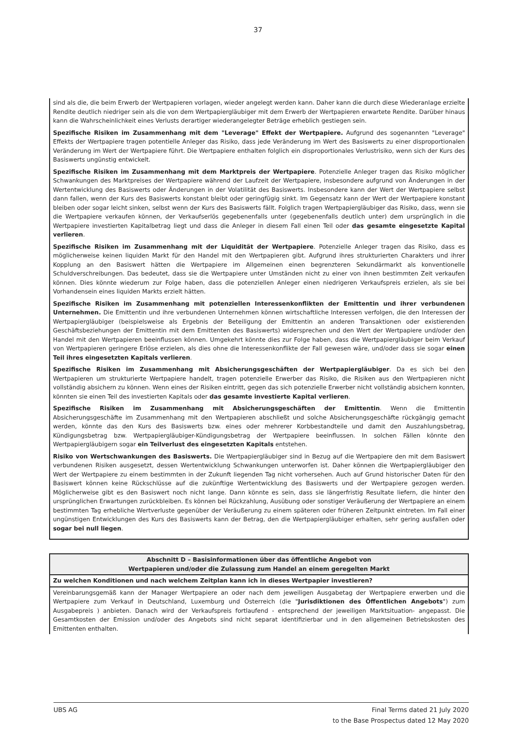37
sind als die, die beim Erwerb der Wertpapieren vorlagen, wieder angelegt werden kann. Daher kann die durch diese Wiederanlage erzielte Rendite deutlich niedriger sein als die von dem Wertpapiergläubiger mit dem Erwerb der Wertpapieren erwartete Rendite. Darüber hinaus kann die Wahrscheinlichkeit eines Verlusts derartiger wiederangelegter Beträge erheblich gestiegen sein.
Spezifische Risiken im Zusammenhang mit dem "Leverage" Effekt der Wertpapiere. Aufgrund des sogenannten "Leverage" Effekts der Wertpapiere tragen potentielle Anleger das Risiko, dass jede Veränderung im Wert des Basiswerts zu einer disproportionalen Veränderung im Wert der Wertpapiere führt. Die Wertpapiere enthalten folglich ein disproportionales Verlustrisiko, wenn sich der Kurs des Basiswerts ungünstig entwickelt.
Spezifische Risiken im Zusammenhang mit dem Marktpreis der Wertpapiere. Potenzielle Anleger tragen das Risiko möglicher Schwankungen des Marktpreises der Wertpapiere während der Laufzeit der Wertpapiere, insbesondere aufgrund von Änderungen in der Wertentwicklung des Basiswerts oder Änderungen in der Volatilität des Basiswerts. Insbesondere kann der Wert der Wertpapiere selbst dann fallen, wenn der Kurs des Basiswerts konstant bleibt oder geringfügig sinkt. Im Gegensatz kann der Wert der Wertpapiere konstant bleiben oder sogar leicht sinken, selbst wenn der Kurs des Basiswerts fällt. Folglich tragen Wertpapiergläubiger das Risiko, dass, wenn sie die Wertpapiere verkaufen können, der Verkaufserlös gegebenenfalls unter (gegebenenfalls deutlich unter) dem ursprünglich in die Wertpapiere investierten Kapitalbetrag liegt und dass die Anleger in diesem Fall einen Teil oder das gesamte eingesetzte Kapital verlieren.
Spezifische Risiken im Zusammenhang mit der Liquidität der Wertpapiere. Potenzielle Anleger tragen das Risiko, dass es möglicherweise keinen liquiden Markt für den Handel mit den Wertpapieren gibt. Aufgrund ihres strukturierten Charakters und ihrer Kopplung an den Basiswert hätten die Wertpapiere im Allgemeinen einen begrenzteren Sekundärmarkt als konventionelle Schuldverschreibungen. Das bedeutet, dass sie die Wertpapiere unter Umständen nicht zu einer von ihnen bestimmten Zeit verkaufen können. Dies könnte wiederum zur Folge haben, dass die potenziellen Anleger einen niedrigeren Verkaufspreis erzielen, als sie bei Vorhandensein eines liquiden Markts erzielt hätten.
Spezifische Risiken im Zusammenhang mit potenziellen Interessenkonflikten der Emittentin und ihrer verbundenen Unternehmen. Die Emittentin und ihre verbundenen Unternehmen können wirtschaftliche Interessen verfolgen, die den Interessen der Wertpapiergläubiger (beispielsweise als Ergebnis der Beteiligung der Emittentin an anderen Transaktionen oder existierenden Geschäftsbeziehungen der Emittentin mit dem Emittenten des Basiswerts) widersprechen und den Wert der Wertpapiere und/oder den Handel mit den Wertpapieren beeinflussen können. Umgekehrt könnte dies zur Folge haben, dass die Wertpapiergläubiger beim Verkauf von Wertpapieren geringere Erlöse erzielen, als dies ohne die Interessenkonflikte der Fall gewesen wäre, und/oder dass sie sogar einen Teil ihres eingesetzten Kapitals verlieren.
Spezifische Risiken im Zusammenhang mit Absicherungsgeschäften der Wertpapiergläubiger. Da es sich bei den Wertpapieren um strukturierte Wertpapiere handelt, tragen potenzielle Erwerber das Risiko, die Risiken aus den Wertpapieren nicht vollständig absichern zu können. Wenn eines der Risiken eintritt, gegen das sich potenzielle Erwerber nicht vollständig absichern konnten, könnten sie einen Teil des investierten Kapitals oder das gesamte investierte Kapital verlieren.
Spezifische Risiken im Zusammenhang mit Absicherungsgeschäften der Emittentin. Wenn die Emittentin Absicherungsgeschäfte im Zusammenhang mit den Wertpapieren abschließt und solche Absicherungsgeschäfte rückgängig gemacht werden, könnte das den Kurs des Basiswerts bzw. eines oder mehrerer Korbbestandteile und damit den Auszahlungsbetrag, Kündigungsbetrag bzw. Wertpapiergläubiger-Kündigungsbetrag der Wertpapiere beeinflussen. In solchen Fällen könnte den Wertpapiergläubigern sogar ein Teilverlust des eingesetzten Kapitals entstehen.
Risiko von Wertschwankungen des Basiswerts. Die Wertpapiergläubiger sind in Bezug auf die Wertpapiere den mit dem Basiswert verbundenen Risiken ausgesetzt, dessen Wertentwicklung Schwankungen unterworfen ist. Daher können die Wertpapiergläubiger den Wert der Wertpapiere zu einem bestimmten in der Zukunft liegenden Tag nicht vorhersehen. Auch auf Grund historischer Daten für den Basiswert können keine Rückschlüsse auf die zukünftige Wertentwicklung des Basiswerts und der Wertpapiere gezogen werden. Möglicherweise gibt es den Basiswert noch nicht lange. Dann könnte es sein, dass sie längerfristig Resultate liefern, die hinter den ursprünglichen Erwartungen zurückbleiben. Es können bei Rückzahlung, Ausübung oder sonstiger Veräußerung der Wertpapiere an einem bestimmten Tag erhebliche Wertverluste gegenüber der Veräußerung zu einem späteren oder früheren Zeitpunkt eintreten. Im Fall einer ungünstigen Entwicklungen des Kurs des Basiswerts kann der Betrag, den die Wertpapiergläubiger erhalten, sehr gering ausfallen oder sogar bei null liegen.
| Abschnitt D – Basisinformationen über das öffentliche Angebot von Wertpapieren und/oder die Zulassung zum Handel an einem geregelten Markt |
| --- |
| Zu welchen Konditionen und nach welchem Zeitplan kann ich in dieses Wertpapier investieren? |
| Vereinbarungsgemäß kann der Manager Wertpapiere an oder nach dem jeweiligen Ausgabetag der Wertpapiere erwerben und die Wertpapiere zum Verkauf in Deutschland, Luxemburg und Österreich (die " Jurisdiktionen des Öffentlichen Angebots ") zum Ausgabepreis ) anbieten. Danach wird der Verkaufspreis fortlaufend - entsprechend der jeweiligen Marktsituation- angepasst. Die Gesamtkosten der Emission und/oder des Angebots sind nicht separat identifizierbar und in den allgemeinen Betriebskosten des Emittenten enthalten. |
UBS AG Final Terms dated 21 July 2020
to the Base Prospectus dated 12 May 2020